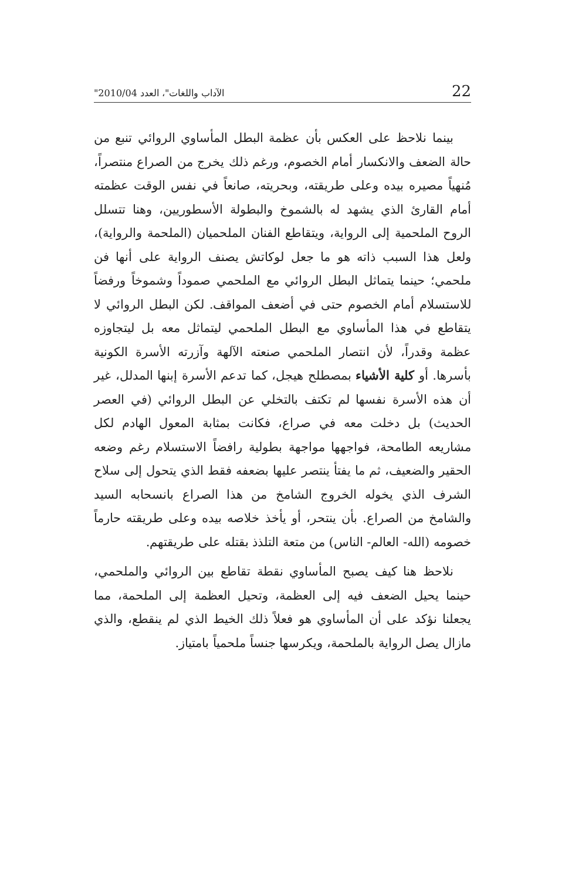"الآداب واللغات"، العدد 2010/04 22
بينما نلاحظ على العكس بأن عظمة البطل المأساوي الروائي تنبع من حالة الضعف والانكسار أمام الخصوم، ورغم ذلك يخرج من الصراع منتصراً، مُنهياً مصيره بيده وعلى طريقته، وبحريته، صانعاً في نفس الوقت عظمته أمام القارئ الذي يشهد له بالشموخ والبطولة الأسطوريين، وهنا تتسلل الروح الملحمية إلى الرواية، ويتقاطع الفنان الملحميان (الملحمة والرواية)، ولعل هذا السبب ذاته هو ما جعل لوكاتش يصنف الرواية على أنها فن ملحمي؛ حينما يتماثل البطل الروائي مع الملحمي صموداً وشموخاً ورفضاً للاستسلام أمام الخصوم حتى في أضعف المواقف. لكن البطل الروائي لا يتقاطع في هذا المأساوي مع البطل الملحمي ليتماثل معه بل ليتجاوزه عظمة وقدراً، لأن انتصار الملحمي صنعته الآلهة وآزرته الأسرة الكونية بأسرها. أو كلية الأشياء بمصطلح هيجل، كما تدعم الأسرة إبنها المدلل، غير أن هذه الأسرة نفسها لم تكتف بالتخلي عن البطل الروائي (في العصر الحديث) بل دخلت معه في صراع، فكانت بمثابة المعول الهادم لكل مشاريعه الطامحة، فواجهها مواجهة بطولية رافضاً الاستسلام رغم وضعه الحقير والضعيف، ثم ما يفتأ ينتصر عليها بضعفه فقط الذي يتحول إلى سلاح الشرف الذي يخوله الخروج الشامخ من هذا الصراع بانسحابه السيد والشامخ من الصراع. بأن ينتحر، أو يأخذ خلاصه بيده وعلى طريقته حارماً خصومه (الله- العالم- الناس) من متعة التلذذ بقتله على طريقتهم.
نلاحظ هنا كيف يصبح المأساوي نقطة تقاطع بين الروائي والملحمي، حينما يحيل الضعف فيه إلى العظمة، وتحيل العظمة إلى الملحمة، مما يجعلنا نؤكد على أن المأساوي هو فعلاً ذلك الخيط الذي لم ينقطع، والذي مازال يصل الرواية بالملحمة، ويكرسها جنساً ملحمياً بامتياز.